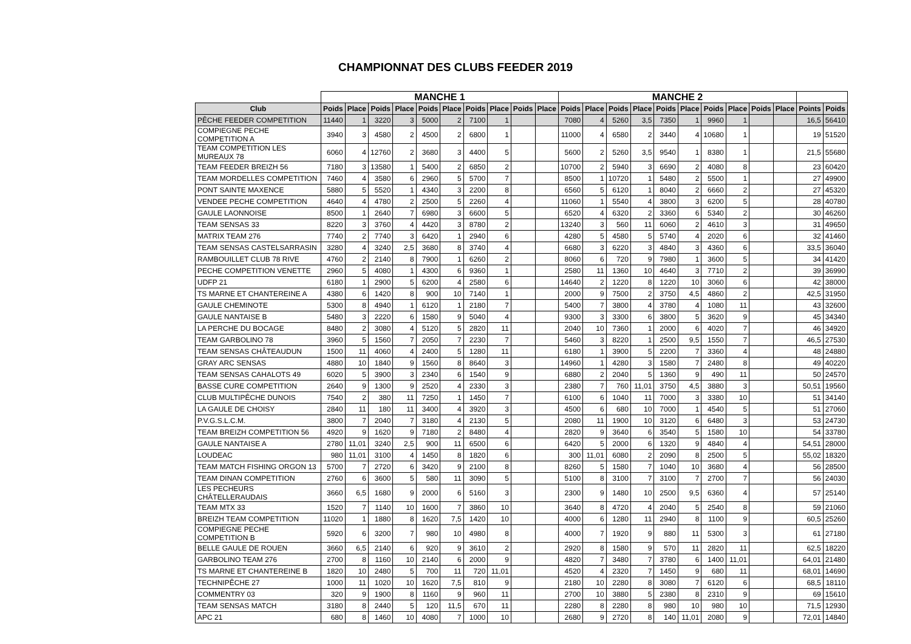CHAMPIONNAT DES CLUBS FEEDER 2019
| | MANCHE 1 | | | | | | | | | | MANCHE 2 | | | | | | | | | | | |
| --- | --- | --- | --- | --- | --- | --- | --- | --- | --- | --- | --- | --- | --- | --- | --- | --- | --- | --- | --- | --- | --- | --- |
| Club | Poids | Place | Poids | Place | Poids | Place | Poids | Place | Poids | Place | Poids | Place | Poids | Place | Poids | Place | Poids | Place | Poids | Place | Points | Poids |
| PÊCHE FEEDER COMPETITION | 11440 | 1 | 3220 | 3 | 5000 | 2 | 7100 | 1 | | | 7080 | 4 | 5260 | 3,5 | 7350 | 1 | 9960 | 1 | | | 16,5 | 56410 |
| COMPIEGNE PECHE COMPETITION A | 3940 | 3 | 4580 | 2 | 4500 | 2 | 6800 | 1 | | | 11000 | 4 | 6580 | 2 | 3440 | 4 | 10680 | 1 | | | 19 | 51520 |
| TEAM COMPETITION LES MUREAUX 78 | 6060 | 4 | 12760 | 2 | 3680 | 3 | 4400 | 5 | | | 5600 | 2 | 5260 | 3,5 | 9540 | 1 | 8380 | 1 | | | 21,5 | 55680 |
| TEAM FEEDER BREIZH 56 | 7180 | 3 | 13580 | 1 | 5400 | 2 | 6850 | 2 | | | 10700 | 2 | 5940 | 3 | 6690 | 2 | 4080 | 8 | | | 23 | 60420 |
| TEAM MORDELLES COMPETITION | 7460 | 4 | 3580 | 6 | 2960 | 5 | 5700 | 7 | | | 8500 | 1 | 10720 | 1 | 5480 | 2 | 5500 | 1 | | | 27 | 49900 |
| PONT SAINTE MAXENCE | 5880 | 5 | 5520 | 1 | 4340 | 3 | 2200 | 8 | | | 6560 | 5 | 6120 | 1 | 8040 | 2 | 6660 | 2 | | | 27 | 45320 |
| VENDEE PECHE COMPETITION | 4640 | 4 | 4780 | 2 | 2500 | 5 | 2260 | 4 | | | 11060 | 1 | 5540 | 4 | 3800 | 3 | 6200 | 5 | | | 28 | 40780 |
| GAULE LAONNOISE | 8500 | 1 | 2640 | 7 | 6980 | 3 | 6600 | 5 | | | 6520 | 4 | 6320 | 2 | 3360 | 6 | 5340 | 2 | | | 30 | 46260 |
| TEAM SENSAS 33 | 8220 | 3 | 3760 | 4 | 4420 | 3 | 8780 | 2 | | | 13240 | 3 | 560 | 11 | 6060 | 2 | 4610 | 3 | | | 31 | 49650 |
| MATRIX TEAM 276 | 7740 | 2 | 7740 | 3 | 6420 | 1 | 2940 | 6 | | | 4280 | 5 | 4580 | 5 | 5740 | 4 | 2020 | 6 | | | 32 | 41460 |
| TEAM SENSAS CASTELSARRASIN | 3280 | 4 | 3240 | 2,5 | 3680 | 8 | 3740 | 4 | | | 6680 | 3 | 6220 | 3 | 4840 | 3 | 4360 | 6 | | | 33,5 | 36040 |
| RAMBOUILLET CLUB 78 RIVE | 4760 | 2 | 2140 | 8 | 7900 | 1 | 6260 | 2 | | | 8060 | 6 | 720 | 9 | 7980 | 1 | 3600 | 5 | | | 34 | 41420 |
| PECHE COMPETITION VENETTE | 2960 | 5 | 4080 | 1 | 4300 | 6 | 9360 | 1 | | | 2580 | 11 | 1360 | 10 | 4640 | 3 | 7710 | 2 | | | 39 | 36990 |
| UDFP 21 | 6180 | 1 | 2900 | 5 | 6200 | 4 | 2580 | 6 | | | 14640 | 2 | 1220 | 8 | 1220 | 10 | 3060 | 6 | | | 42 | 38000 |
| TS MARNE ET CHANTEREINE A | 4380 | 6 | 1420 | 8 | 900 | 10 | 7140 | 1 | | | 2000 | 9 | 7500 | 2 | 3750 | 4,5 | 4860 | 2 | | | 42,5 | 31950 |
| GAULE CHEMINOTE | 5300 | 8 | 4940 | 1 | 6120 | 1 | 2180 | 7 | | | 5400 | 7 | 3800 | 4 | 3780 | 4 | 1080 | 11 | | | 43 | 32600 |
| GAULE NANTAISE B | 5480 | 3 | 2220 | 6 | 1580 | 9 | 5040 | 4 | | | 9300 | 3 | 3300 | 6 | 3800 | 5 | 3620 | 9 | | | 45 | 34340 |
| LA PERCHE DU BOCAGE | 8480 | 2 | 3080 | 4 | 5120 | 5 | 2820 | 11 | | | 2040 | 10 | 7360 | 1 | 2000 | 6 | 4020 | 7 | | | 46 | 34920 |
| TEAM GARBOLINO 78 | 3960 | 5 | 1560 | 7 | 2050 | 7 | 2230 | 7 | | | 5460 | 3 | 8220 | 1 | 2500 | 9,5 | 1550 | 7 | | | 46,5 | 27530 |
| TEAM SENSAS CHÂTEAUDUN | 1500 | 11 | 4060 | 4 | 2400 | 5 | 1280 | 11 | | | 6180 | 1 | 3900 | 5 | 2200 | 7 | 3360 | 4 | | | 48 | 24880 |
| GRAY ARC SENSAS | 4880 | 10 | 1840 | 9 | 1560 | 8 | 8640 | 3 | | | 14960 | 1 | 4280 | 3 | 1580 | 7 | 2480 | 8 | | | 49 | 40220 |
| TEAM SENSAS CAHALOTS 49 | 6020 | 5 | 3900 | 3 | 2340 | 6 | 1540 | 9 | | | 6880 | 2 | 2040 | 5 | 1360 | 9 | 490 | 11 | | | 50 | 24570 |
| BASSE CURE COMPETITION | 2640 | 9 | 1300 | 9 | 2520 | 4 | 2330 | 3 | | | 2380 | 7 | 760 | 11,01 | 3750 | 4,5 | 3880 | 3 | | | 50,51 | 19560 |
| CLUB MULTIPÊCHE DUNOIS | 7540 | 2 | 380 | 11 | 7250 | 1 | 1450 | 7 | | | 6100 | 6 | 1040 | 11 | 7000 | 3 | 3380 | 10 | | | 51 | 34140 |
| LA GAULE DE CHOISY | 2840 | 11 | 180 | 11 | 3400 | 4 | 3920 | 3 | | | 4500 | 6 | 680 | 10 | 7000 | 1 | 4540 | 5 | | | 51 | 27060 |
| P.V.G.S.L.C.M. | 3800 | 7 | 2040 | 7 | 3180 | 4 | 2130 | 5 | | | 2080 | 11 | 1900 | 10 | 3120 | 6 | 6480 | 3 | | | 53 | 24730 |
| TEAM BREIZH COMPETITION 56 | 4920 | 9 | 1620 | 9 | 7180 | 2 | 8480 | 4 | | | 2820 | 9 | 3640 | 6 | 3540 | 5 | 1580 | 10 | | | 54 | 33780 |
| GAULE NANTAISE A | 2780 | 11,01 | 3240 | 2,5 | 900 | 11 | 6500 | 6 | | | 6420 | 5 | 2000 | 6 | 1320 | 9 | 4840 | 4 | | | 54,51 | 28000 |
| LOUDEAC | 980 | 11,01 | 3100 | 4 | 1450 | 8 | 1820 | 6 | | | 300 | 11,01 | 6080 | 2 | 2090 | 8 | 2500 | 5 | | | 55,02 | 18320 |
| TEAM MATCH FISHING ORGON 13 | 5700 | 7 | 2720 | 6 | 3420 | 9 | 2100 | 8 | | | 8260 | 5 | 1580 | 7 | 1040 | 10 | 3680 | 4 | | | 56 | 28500 |
| TEAM DINAN COMPETITION | 2760 | 6 | 3600 | 5 | 580 | 11 | 3090 | 5 | | | 5100 | 8 | 3100 | 7 | 3100 | 7 | 2700 | 7 | | | 56 | 24030 |
| LES PECHEURS CHÂTELLERAUDAIS | 3660 | 6,5 | 1680 | 9 | 2000 | 6 | 5160 | 3 | | | 2300 | 9 | 1480 | 10 | 2500 | 9,5 | 6360 | 4 | | | 57 | 25140 |
| TEAM MTX 33 | 1520 | 7 | 1140 | 10 | 1600 | 7 | 3860 | 10 | | | 3640 | 8 | 4720 | 4 | 2040 | 5 | 2540 | 8 | | | 59 | 21060 |
| BREIZH TEAM COMPETITION | 11020 | 1 | 1880 | 8 | 1620 | 7,5 | 1420 | 10 | | | 4000 | 6 | 1280 | 11 | 2940 | 8 | 1100 | 9 | | | 60,5 | 25260 |
| COMPIEGNE PECHE COMPETITION B | 5920 | 6 | 3200 | 7 | 980 | 10 | 4980 | 8 | | | 4000 | 7 | 1920 | 9 | 880 | 11 | 5300 | 3 | | | 61 | 27180 |
| BELLE GAULE DE ROUEN | 3660 | 6,5 | 2140 | 6 | 920 | 9 | 3610 | 2 | | | 2920 | 8 | 1580 | 9 | 570 | 11 | 2820 | 11 | | | 62,5 | 18220 |
| GARBOLINO TEAM 276 | 2700 | 8 | 1160 | 10 | 2140 | 6 | 2000 | 9 | | | 4820 | 7 | 3480 | 7 | 3780 | 6 | 1400 | 11,01 | | | 64,01 | 21480 |
| TS MARNE ET CHANTEREINE B | 1820 | 10 | 2480 | 5 | 700 | 11 | 720 | 11,01 | | | 4520 | 4 | 2320 | 7 | 1450 | 9 | 680 | 11 | | | 68,01 | 14690 |
| TECHNIPÊCHE 27 | 1000 | 11 | 1020 | 10 | 1620 | 7,5 | 810 | 9 | | | 2180 | 10 | 2280 | 8 | 3080 | 7 | 6120 | 6 | | | 68,5 | 18110 |
| COMMENTRY 03 | 320 | 9 | 1900 | 8 | 1160 | 9 | 960 | 11 | | | 2700 | 10 | 3880 | 5 | 2380 | 8 | 2310 | 9 | | | 69 | 15610 |
| TEAM SENSAS MATCH | 3180 | 8 | 2440 | 5 | 120 | 11,5 | 670 | 11 | | | 2280 | 8 | 2280 | 8 | 980 | 10 | 980 | 10 | | | 71,5 | 12930 |
| APC 21 | 680 | 8 | 1460 | 10 | 4080 | 7 | 1000 | 10 | | | 2680 | 9 | 2720 | 8 | 140 | 11,01 | 2080 | 9 | | | 72,01 | 14840 |